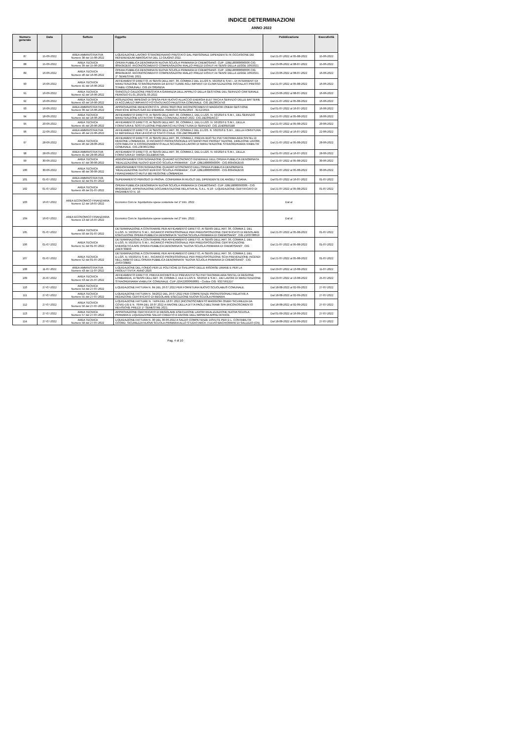INDICE DETERMINAZIONI
ANNO 2022
| Numero generale | Data | Settore | Oggetto | Pubblicazione | Esecutività |
| --- | --- | --- | --- | --- | --- |
| 87 | 15-06-2022 | AREA AMMINISTRATIVA Numero 38 del 15-06-2022 | LIQUIDAZIONE LAVORO STRAORDINARIO PRESTATO DAL PERSONALE DIPENDENTE IN OCCASIONE DEI REFERENDUM ABROGATIVI DEL 12 GIUGNO 2022. | Dal 21-07-2022 al 05-08-2022 | 15-06-2022 |
| 88 | 15-06-2022 | AREA TECNICA Numero 39 del 15-06-2022 | OPERA PUBBLICA DENOMINATA NUOVA SCUOLA PRIMARIA DI CREMOSANO. CUP: J28E180000090006 CIG: 8094342E50. RICONOSCIMENTO COMPENSAZIONI RIALZO PREZZI DOVUTI AI SENSI DELLA LEGGE 106/2021. | Dal 23-06-2022 al 08-07-2022 | 15-06-2022 |
| 89 | 16-06-2022 | AREA TECNICA Numero 40 del 16-06-2022 | OPERA PUBBLICA DENOMINATA NUOVA SCUOLA PRIMARIA DI CREMOSANO. CUP: J28E180000090006 CIG: 8094342E50. RICONOSCIMENTO COMPENSAZIONI RIALZO PREZZI DOVUTI AI SENSI DELLA LEGGE 106/2021. 2^ SEMESTRE 2021. | Dal 23-06-2022 al 08-07-2022 | 16-06-2022 |
| 90 | 16-06-2022 | AREA TECNICA Numero 41 del 16-06-2022 | AFFIDAMENTO DIRETTO, AI SENSI DELL'ART. 36, COMMA 2 DEL D.LGS N. 50/2016 E S.M.I., DI INTERVENTI DI MANUTENZIONE STRAORDINARIA DA EFFETTUARE AGLI IMPIANTI DI CLIMATIZZAZIONE INSTALLATI PRESSO STABILI COMUNALI. CIG ZF736D6E5A | Dal 21-07-2022 al 05-08-2022 | 16-06-2022 |
| 91 | 16-06-2022 | AREA TECNICA Numero 42 del 16-06-2022 | SVINCOLO CAUZIONE PRESTATA A GARANZIA DELL'APPALTO DELLA GESTIONE DEL SERVIZIO CIMITERIALE PERIODO 01.01.2019/31.03.2022. | Dal 23-06-2022 al 08-07-2022 | 16-06-2022 |
| 92 | 16-06-2022 | AREA TECNICA Numero 43 del 16-06-2022 | ASSUNZIONE IMPEGNO DI SPESA PER NUOVO ALLACCIO ENERGIA ELETTRICA A SERVIZIO DELLE BATTERIE DI ACCUMULO IMPIANTO FOTOVOLTAICO PALESTRA COMUNALE. CIG ZB236C4743 | Dal 21-07-2022 al 05-08-2022 | 16-06-2022 |
| 93 | 16-06-2022 | AREA AMMINISTRATIVA Numero 39 del 16-06-2022 | APPROVAZIONE RENDICONTO N. 1059173920 PER RICONOSCIMENTO MAGGIORI ONERI GESTIONE PRATICHE BONUS GAS ED ENERGIA. PERIODO 01/01/2019 - 31/12/2019. | Dal 01-07-2022 al 16-07-2022 | 16-06-2022 |
| 94 | 18-06-2022 | AREA TECNICA Numero 44 del 18-06-2022 | AFFIDAMENTO DIRETTO, AI SENSI DELL'ART. 36, COMMA 2, DEL D.LGS. N. 50/2016 E S.M.I., DEL SERVIZIO MANUTENZIONE ESTINTORI STABILI COMUNALI ANNO 2022. CIG ZB236DAC27 | Dal 21-07-2022 al 05-08-2022 | 18-06-2022 |
| 95 | 20-06-2022 | AREA TECNICA Numero 45 del 20-06-2022 | AFFIDAMENTO DIRETTO, AI SENSI DELL'ART. 36, COMMA 2, DEL D.LGS. N. 50/2016 E S.M.I., DELLA FORNITURA E SOSTITUZIONE PNEUMATICI AUTOVETTURA DI SERVIZIO. CIG ZDB36E01B8 | Dal 21-07-2022 al 05-08-2022 | 20-06-2022 |
| 96 | 22-06-2022 | AREA AMMINISTRATIVA Numero 40 del 22-06-2022 | AFFIDAMENTO DIRETTO, AI SENSI DELL'ART. 36, COMMA 2 DEL D.LGS. N. 50/2016 E S.M.I., DELLA FORNITURA DI MATERIALE PER UFFICIO DI STATO CIVILE. CIG ZBC36E48C8 | Dal 01-07-2022 al 16-07-2022 | 22-06-2022 |
| 97 | 28-06-2022 | AREA TECNICA Numero 46 del 28-06-2022 | AFFIDAMENTO DIRETTO, AI SENSI DELL'ART. 36, COMMA 2, PREVIA RDO SU PIATTAFORMA ARIA SINTEL DI REGIONE LOMBARDIA, DI INCARICO PROFESSIONALE ESTERNO PER PROGETTAZIONE, DIREZIONE LAVORI, CONTABILITA' E COORDINAMENTO ALLA SICUREZZA LAVORI DI MANUTENZIONE STRAORDINARIA VIABILITA' COMUNALE. CIG Z3F36C235D | Dal 21-07-2022 al 05-08-2022 | 28-06-2022 |
| 98 | 28-06-2022 | AREA AMMINISTRATIVA Numero 41 del 28-06-2022 | AFFIDAMENTO DIRETTO, AI SENSI DELL'ART. 36, COMMA 2, DEL D.LGS. N. 50/2016 E S.M.I., DELLA FORNITURA DI TARGA CELEBRATIVA. | Dal 01-07-2022 al 16-07-2022 | 28-06-2022 |
| 99 | 30-06-2022 | AREA TECNICA Numero 47 del 30-06-2022 | AGGIORNAMENTO/INTEGRAZIONE QUADRO ECONOMICO GENERALE DELL'OPERA PUBBLICA DENOMINATA "REALIZZAZIONE NUOVO EDIFICIO SCUOLA PRIMARIA". CUP J28E18000090006 - CIG 8094342E50. | Dal 21-07-2022 al 05-08-2022 | 30-06-2022 |
| 100 | 30-06-2022 | AREA TECNICA Numero 48 del 30-06-2022 | AGGIORNAMENTO/INTEGRAZIONE QUADRO ECONOMICO DELL'OPERA PUBBLICA DENOMINATA "REALIZZAZIONE NUOVO EDIFICIO SCUOLA PRIMARIA". CUP J28E18000090006 - CIG 8094342E50. FINANZIAMENTO MUTUI BEI REGIONE LOMBARDIA. | Dal 21-07-2022 al 05-08-2022 | 30-06-2022 |
| 101 | 01-07-2022 | AREA AMMINISTRATIVA Numero 42 del 01-07-2022 | SUPERAMENTO PERIODO DI PROVA. CONFERMA IN RUOLO DEL DIPENDENTE DE ANGELI TIZIANA. | Dal 01-07-2022 al 16-07-2022 | 01-07-2022 |
| 102 | 01-07-2022 | AREA TECNICA Numero 49 del 01-07-2022 | OPERA PUBBLICA DENOMINATA NUOVA SCUOLA PRIMARIA DI CREMOSANO. CUP J28E18000090006 - CIG 8094342E50. APPROVAZIONE DOCUMENTAZIONE RELATIVA AL S.A.L. N.10 - LIQUIDAZIONE CERTIFICATO DI PAGAMENTO N. 10. | Dal 21-07-2022 al 05-08-2022 | 01-07-2022 |
| 103 | 16-07-2022 | AREA ECONOMICO FINANZIARIA Numero 12 del 16-07-2022 | Economo Com.le: liquidazione spese sostenute nel 1° trim. 2022 | Dal al | |
| 104 | 16-07-2022 | AREA ECONOMICO FINANZIARIA Numero 13 del 16-07-2022 | Economo Com.le: liquidazione spese sostenute nel 2° trim. 2022 | Dal al | |
| 105 | 01-07-2022 | AREA TECNICA Numero 50 del 01-07-2022 | DETERMINAZIONE A CONTRARRE PER AFFIDAMENTO DIRETTO, AI SENSI DELL'ART. 36, COMMA 2, DEL D.LGS. N. 50/2016 E S.M.I., INCARICO PROFESSIONALE PER PREDISPOSIZIONE CERTIFICATO DI REGOLARE ESECUZIONE OPERA PUBBLICA DENOMINATA "NUOVA SCUOLA PRIMARIA DI CREMOSANO". CIG Z163730019 | Dal 21-07-2022 al 05-08-2022 | 01-07-2022 |
| 106 | 01-07-2022 | AREA TECNICA Numero 51 del 01-07-2022 | DETERMINAZIONE A CONTRARRE PER AFFIDAMENTO DIRETTO, AI SENSI DELL'ART. 36, COMMA 2, DEL D.LGS. N. 50/2016 E S.M.I., INCARICO PROFESSIONALE PER PREDISPOSIZIONE CERTIFICAZIONE ENERGETICA APE OPERA PUBBLICA DENOMINATA "NUOVA SCUOLA PRIMARIA DI CREMOSANO". CIG Z4E3733B50 | Dal 21-07-2022 al 05-08-2022 | 01-07-2022 |
| 107 | 01-07-2022 | AREA TECNICA Numero 52 del 01-07-2022 | DETERMINAZIONE A CONTRARRE PER AFFIDAMENTO DIRETTO, AI SENSI DELL'ART. 36, COMMA 2, DEL D.LGS. N. 50/2016 E S.M.I., INCARICO PROFESSIONALE PER PREDISPOSIZIONE SCIA PREVENZIONE INCENDI NELL'AMBITO DELL'OPERA PUBBLICA DENOMINATA "NUOVA SCUOLA PRIMARIA DI CREMOSANO". CIG Z563733B82 | Dal 21-07-2022 al 05-08-2022 | 01-07-2022 |
| 108 | 11-07-2022 | AREA AMMINISTRATIVA Numero 43 del 11-07-2022 | LIQUIDAZIONE DEL FONDO PER LE POLITICHE DI SVILUPPO DELLE RISORSE UMANE E PER LA PRODUTTIVITA' ANNO 2020. | Dal 29-07-2022 al 13-08-2022 | 11-07-2022 |
| 109 | 25-07-2022 | AREA TECNICA Numero 53 del 25-07-2022 | AFFIDAMENTO DIRETTO, PREVIA RICHIESTA DI PREVENTIVI SU PIATTAFORMA ARIA SINTEL DI REGIONE LOMBARDIA, AI SENSI DELL'ART. 36, COMMA 2, DLE D.LGS N. 50/2016 E S.M.I., DEI LAVORI DI MANUTENZIONE STRAORDINARIA VIABILITA' COMUNALE. CUP J25F22000650001 - Codice CIG: 93275612D7 | Dal 29-07-2022 al 13-08-2022 | 25-07-2022 |
| 110 | 27-07-2022 | AREA TECNICA Numero 54 del 27-07-2022 | LIQUIDAZIONE FATTURA N. 84 DEL 26.07.2022 PER FORNITURA NUOVO SCUOLABUS COMUNALE. | Dal 18-08-2022 al 02-09-2022 | 27-07-2022 |
| 111 | 27-07-2022 | AREA TECNICA Numero 55 del 27-07-2022 | LIQUIDAZIONE FATTURA N. 34/2022 DEL 26.07.2022 PER COMPETENZE PROFESSIONALI RELATIVE A REDAZIONE CERTIFICATO DI REGOLARE ESECUZIONE NUOVA SCUOLA PRIMARIA. | Dal 18-08-2022 al 02-09-2022 | 27-07-2022 |
| 112 | 27-07-2022 | AREA TECNICA Numero 56 del 27-07-2022 | LIQUIDAZIONE FATTURE N. 74/PA DEL 18.07.2022 (RICONOSCIMENTO MAGGIORI ONERI SICUREZZA DA COVID-19) E N. 76/PA DEL 18.07.2022 A FAVORE DELLA DITTA PAOLO BELTRAMI SPA (RICONOSCIMENTO REVISIONE PREZZI 1^ SEMESTRE 2021. | Dal 18-08-2022 al 02-09-2022 | 27-07-2022 |
| 113 | 27-07-2022 | AREA TECNICA Numero 57 del 27-07-2022 | APPROVAZIONE CERTIFICATO DI REGOLARE ESECUZIONE LAVORI REALIZZAZIONE NUOVA SCUOLA PRIMARIA E LIQUIDAZIONE SALDO CREDITO A FAVORE DELL'IMPRESA APPALTATRICE. | Dal 01-09-2022 al 16-09-2022 | 27-07-2022 |
| 114 | 27-07-2022 | AREA TECNICA Numero 58 del 27-07-2022 | LIQUIDAZIONE FATTURA N. 30 DEL 30.06.2022 A SALDO COMPETENZE DOVUTE PER D.L. CONTABILITA' COORD. SICUREZZA NUOVA SCUOLA PRIMARIA ALLO STUDIO ARCH. FULVIO BACHIORRINI DI SALUZZO (CN). | Dal 18-08-2022 al 02-09-2022 | 27-07-2022 |
Pag. 4 di 10